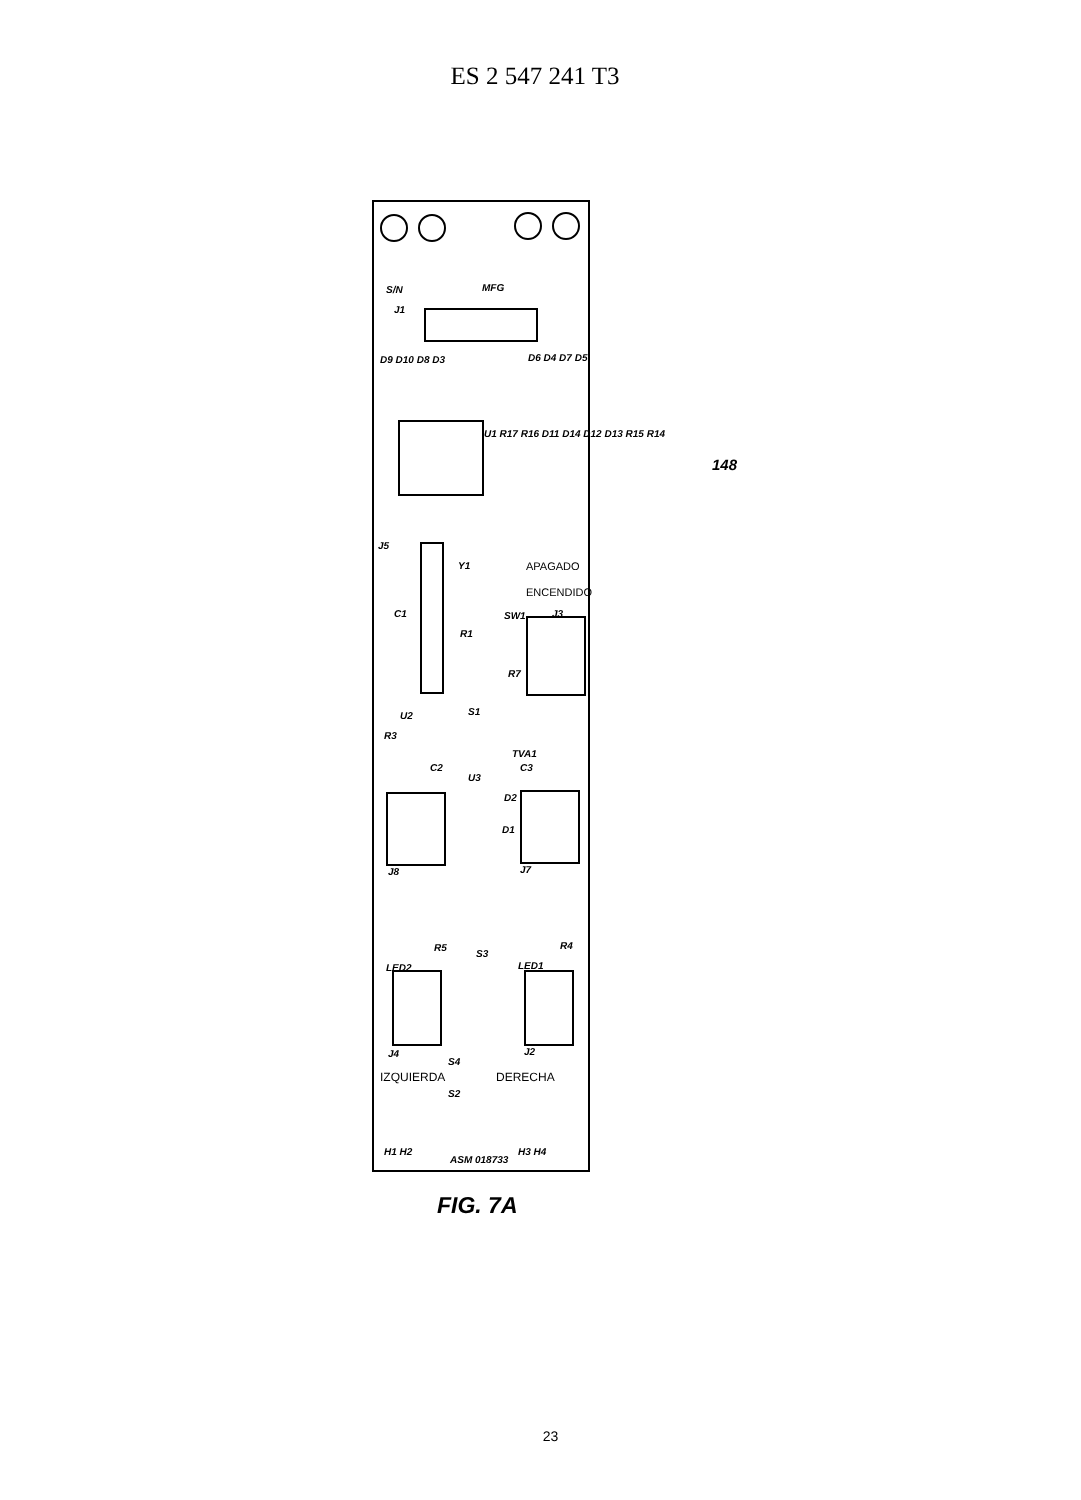ES 2 547 241 T3
S/N MFG
J1
D9 D10 D8 D3 D6 D4 D7 D5
U1 R17 R16 D11 D14 D12 D13 R15 R14
J5
Y1 APAGADO
ENCENDIDO
C1 SW1 J3
R1
R7
U2 S1
R3
TVA1
C2 C3
U3
D2
D1
J8 J7
R5
S3
R4
LED2 LED1
J4 J2
S4
IZQUIERDA DERECHA
S2
H1 H2
ASM 018733
H3 H4
148
FIG. 7A
23